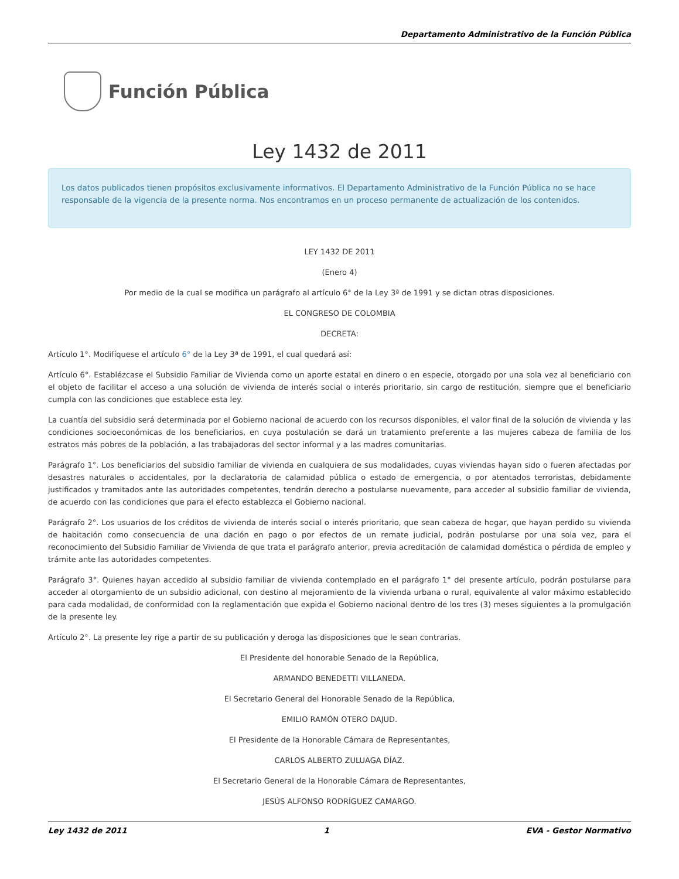Departamento Administrativo de la Función Pública
Función Pública
Ley 1432 de 2011
Los datos publicados tienen propósitos exclusivamente informativos. El Departamento Administrativo de la Función Pública no se hace responsable de la vigencia de la presente norma. Nos encontramos en un proceso permanente de actualización de los contenidos.
LEY 1432 DE 2011
(Enero 4)
Por medio de la cual se modifica un parágrafo al artículo 6° de la Ley 3ª de 1991 y se dictan otras disposiciones.
EL CONGRESO DE COLOMBIA
DECRETA:
Artículo 1°. Modifíquese el artículo 6° de la Ley 3ª de 1991, el cual quedará así:
Artículo 6°. Establézcase el Subsidio Familiar de Vivienda como un aporte estatal en dinero o en especie, otorgado por una sola vez al beneficiario con el objeto de facilitar el acceso a una solución de vivienda de interés social o interés prioritario, sin cargo de restitución, siempre que el beneficiario cumpla con las condiciones que establece esta ley.
La cuantía del subsidio será determinada por el Gobierno nacional de acuerdo con los recursos disponibles, el valor final de la solución de vivienda y las condiciones socioeconómicas de los beneficiarios, en cuya postulación se dará un tratamiento preferente a las mujeres cabeza de familia de los estratos más pobres de la población, a las trabajadoras del sector informal y a las madres comunitarias.
Parágrafo 1°. Los beneficiarios del subsidio familiar de vivienda en cualquiera de sus modalidades, cuyas viviendas hayan sido o fueren afectadas por desastres naturales o accidentales, por la declaratoria de calamidad pública o estado de emergencia, o por atentados terroristas, debidamente justificados y tramitados ante las autoridades competentes, tendrán derecho a postularse nuevamente, para acceder al subsidio familiar de vivienda, de acuerdo con las condiciones que para el efecto establezca el Gobierno nacional.
Parágrafo 2°. Los usuarios de los créditos de vivienda de interés social o interés prioritario, que sean cabeza de hogar, que hayan perdido su vivienda de habitación como consecuencia de una dación en pago o por efectos de un remate judicial, podrán postularse por una sola vez, para el reconocimiento del Subsidio Familiar de Vivienda de que trata el parágrafo anterior, previa acreditación de calamidad doméstica o pérdida de empleo y trámite ante las autoridades competentes.
Parágrafo 3°. Quienes hayan accedido al subsidio familiar de vivienda contemplado en el parágrafo 1° del presente artículo, podrán postularse para acceder al otorgamiento de un subsidio adicional, con destino al mejoramiento de la vivienda urbana o rural, equivalente al valor máximo establecido para cada modalidad, de conformidad con la reglamentación que expida el Gobierno nacional dentro de los tres (3) meses siguientes a la promulgación de la presente ley.
Artículo 2°. La presente ley rige a partir de su publicación y deroga las disposiciones que le sean contrarias.
El Presidente del honorable Senado de la República,
ARMANDO BENEDETTI VILLANEDA.
El Secretario General del Honorable Senado de la República,
EMILIO RAMÓN OTERO DAJUD.
El Presidente de la Honorable Cámara de Representantes,
CARLOS ALBERTO ZULUAGA DÍAZ.
El Secretario General de la Honorable Cámara de Representantes,
JESÚS ALFONSO RODRÍGUEZ CAMARGO.
Ley 1432 de 2011 1 EVA - Gestor Normativo